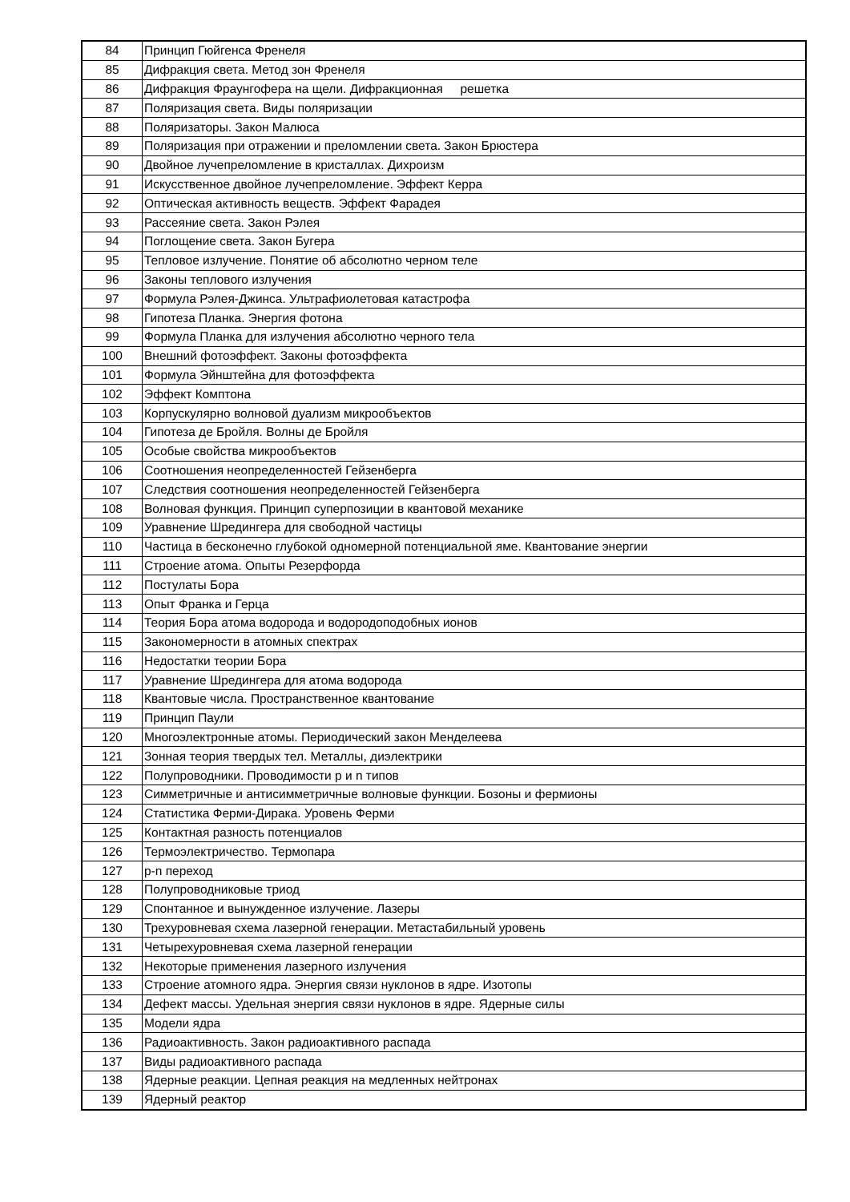| 84 | Принцип Гюйгенса Френеля |
| 85 | Дифракция света. Метод зон Френеля |
| 86 | Дифракция Фраунгофера на щели. Дифракционная решетка |
| 87 | Поляризация света. Виды поляризации |
| 88 | Поляризаторы. Закон Малюса |
| 89 | Поляризация при отражении и преломлении света. Закон Брюстера |
| 90 | Двойное лучепреломление в кристаллах. Дихроизм |
| 91 | Искусственное двойное лучепреломление. Эффект Керра |
| 92 | Оптическая активность веществ. Эффект Фарадея |
| 93 | Рассеяние света. Закон Рэлея |
| 94 | Поглощение света. Закон Бугера |
| 95 | Тепловое излучение. Понятие об абсолютно черном теле |
| 96 | Законы теплового излучения |
| 97 | Формула Рэлея-Джинса. Ультрафиолетовая катастрофа |
| 98 | Гипотеза Планка. Энергия фотона |
| 99 | Формула Планка для излучения абсолютно черного тела |
| 100 | Внешний фотоэффект. Законы фотоэффекта |
| 101 | Формула Эйнштейна для фотоэффекта |
| 102 | Эффект Комптона |
| 103 | Корпускулярно волновой дуализм микрообъектов |
| 104 | Гипотеза де Бройля. Волны де Бройля |
| 105 | Особые свойства микрообъектов |
| 106 | Соотношения неопределенностей Гейзенберга |
| 107 | Следствия соотношения неопределенностей Гейзенберга |
| 108 | Волновая функция. Принцип суперпозиции в квантовой механике |
| 109 | Уравнение Шредингера для свободной частицы |
| 110 | Частица в бесконечно глубокой одномерной потенциальной яме. Квантование энергии |
| 111 | Строение атома. Опыты Резерфорда |
| 112 | Постулаты Бора |
| 113 | Опыт Франка и Герца |
| 114 | Теория Бора атома водорода и водородоподобных ионов |
| 115 | Закономерности в атомных спектрах |
| 116 | Недостатки теории Бора |
| 117 | Уравнение Шредингера для атома водорода |
| 118 | Квантовые числа. Пространственное квантование |
| 119 | Принцип Паули |
| 120 | Многоэлектронные атомы. Периодический закон Менделеева |
| 121 | Зонная теория твердых тел. Металлы, диэлектрики |
| 122 | Полупроводники. Проводимости p и n типов |
| 123 | Симметричные и антисимметричные волновые функции. Бозоны и фермионы |
| 124 | Статистика Ферми-Дирака. Уровень Ферми |
| 125 | Контактная разность потенциалов |
| 126 | Термоэлектричество. Термопара |
| 127 | p-n переход |
| 128 | Полупроводниковые триод |
| 129 | Спонтанное и вынужденное излучение. Лазеры |
| 130 | Трехуровневая схема лазерной генерации. Метастабильный уровень |
| 131 | Четырехуровневая схема лазерной генерации |
| 132 | Некоторые применения лазерного излучения |
| 133 | Строение атомного ядра. Энергия связи нуклонов в ядре. Изотопы |
| 134 | Дефект массы. Удельная энергия связи нуклонов в ядре. Ядерные силы |
| 135 | Модели ядра |
| 136 | Радиоактивность. Закон радиоактивного распада |
| 137 | Виды радиоактивного распада |
| 138 | Ядерные реакции. Цепная реакция на медленных нейтронах |
| 139 | Ядерный реактор |